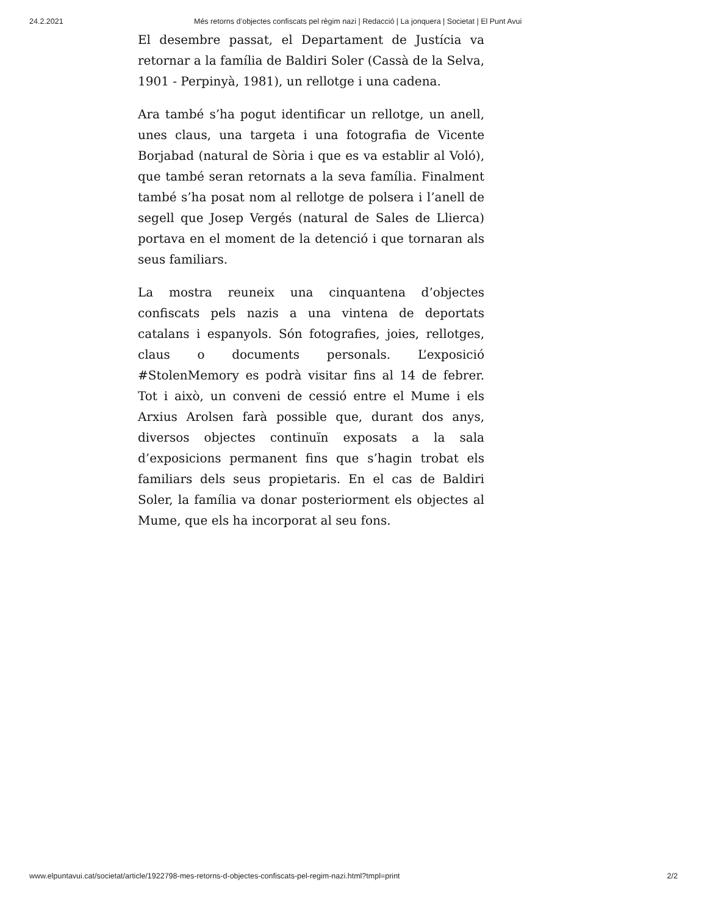24.2.2021 Més retorns d’objectes confiscats pel règim nazi | Redacció | La jonquera | Societat | El Punt Avui
El desembre passat, el Departament de Justícia va retornar a la família de Baldiri Soler (Cassà de la Selva, 1901 - Perpinyà, 1981), un rellotge i una cadena.
Ara també s’ha pogut identificar un rellotge, un anell, unes claus, una targeta i una fotografia de Vicente Borjabad (natural de Sòria i que es va establir al Voló), que també seran retornats a la seva família. Finalment també s’ha posat nom al rellotge de polsera i l’anell de segell que Josep Vergés (natural de Sales de Llierca) portava en el moment de la detenció i que tornaran als seus familiars.
La mostra reuneix una cinquantena d’objectes confiscats pels nazis a una vintena de deportats catalans i espanyols. Són fotografies, joies, rellotges, claus o documents personals. L’exposició #StolenMemory es podrà visitar fins al 14 de febrer. Tot i això, un conveni de cessió entre el Mume i els Arxius Arolsen farà possible que, durant dos anys, diversos objectes continuïn exposats a la sala d’exposicions permanent fins que s’hagin trobat els familiars dels seus propietaris. En el cas de Baldiri Soler, la família va donar posteriorment els objectes al Mume, que els ha incorporat al seu fons.
www.elpuntavui.cat/societat/article/1922798-mes-retorns-d-objectes-confiscats-pel-regim-nazi.html?tmpl=print 2/2